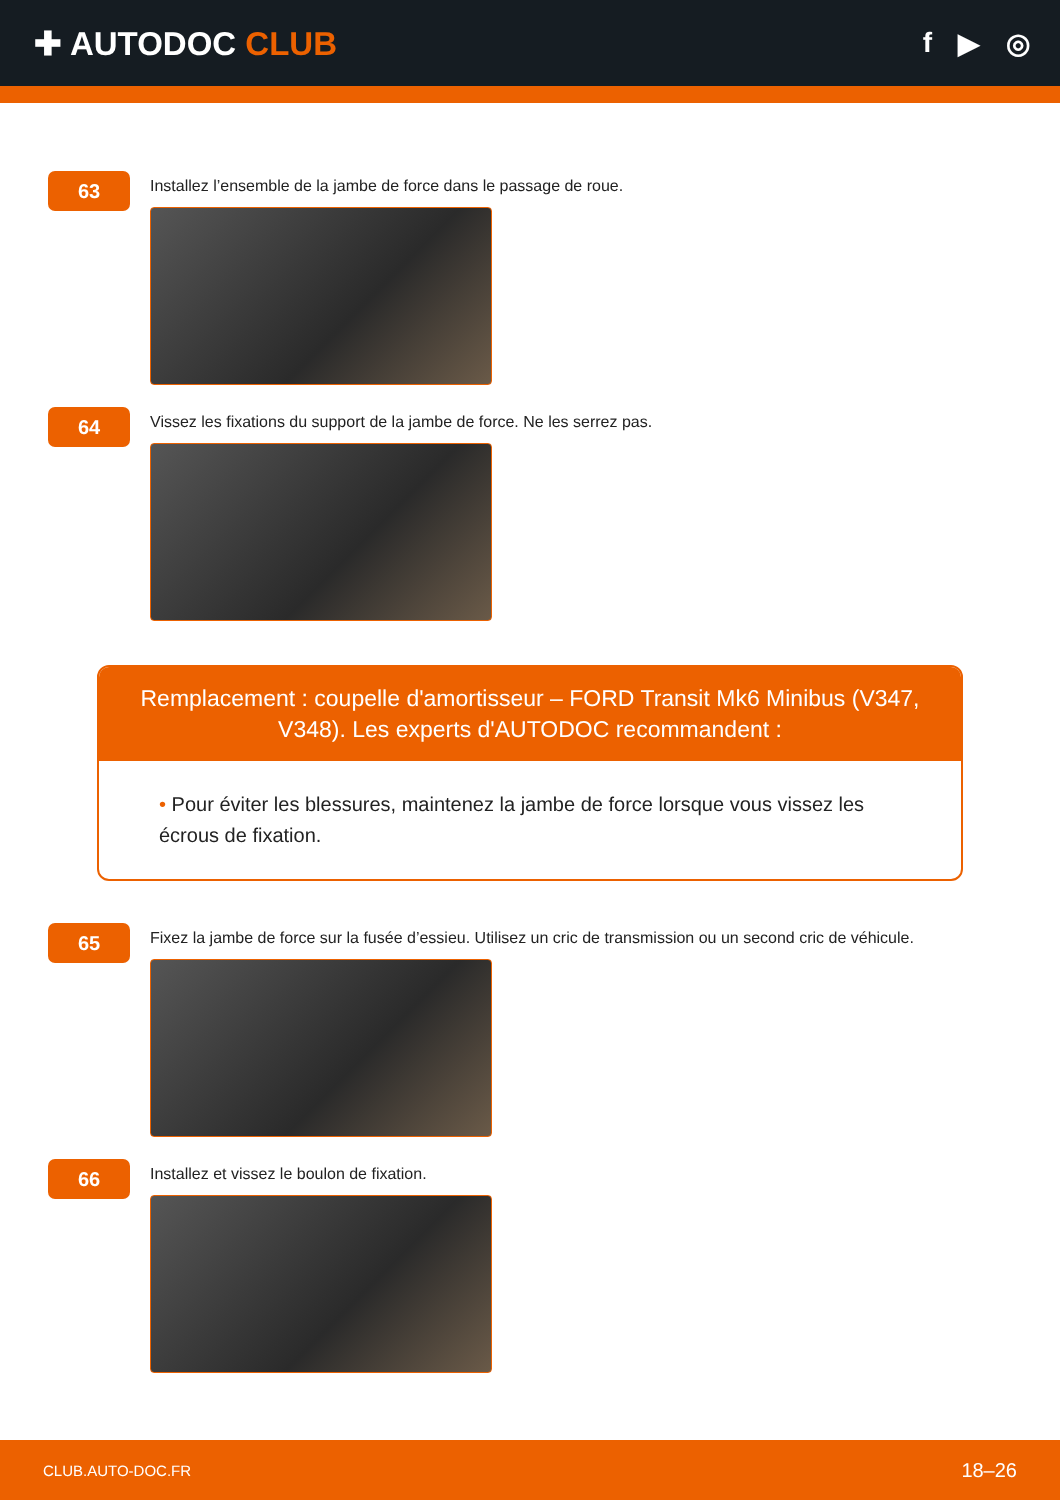✚ AUTODOC CLUB
f ▶ ◎
63
Installez l’ensemble de la jambe de force dans le passage de roue.
64
Vissez les fixations du support de la jambe de force. Ne les serrez pas.
Remplacement : coupelle d'amortisseur – FORD Transit Mk6 Minibus (V347, V348). Les experts d'AUTODOC recommandent :
• Pour éviter les blessures, maintenez la jambe de force lorsque vous vissez les écrous de fixation.
65
Fixez la jambe de force sur la fusée d’essieu. Utilisez un cric de transmission ou un second cric de véhicule.
66
Installez et vissez le boulon de fixation.
CLUB.AUTO-DOC.FR 18–26